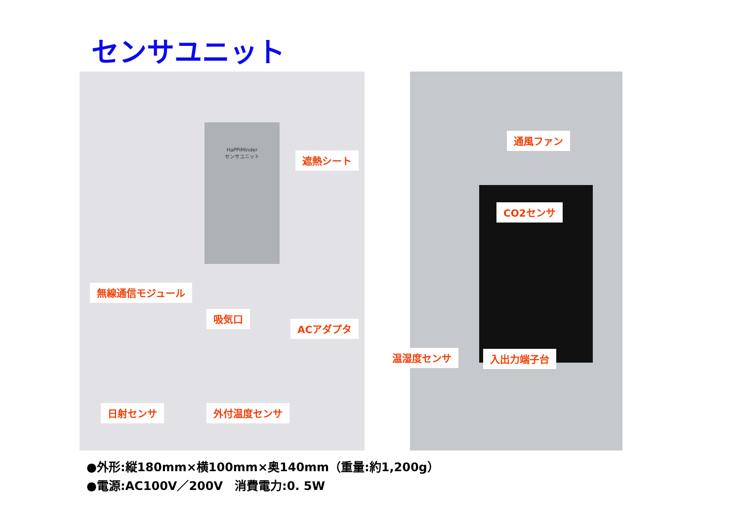センサユニット
HaPPiMinder
センサユニット
遮熱シート
無線通信モジュール
吸気口
ACアダプタ
日射センサ 外付温度センサ
通風ファン
CO2センサ
入出力端子台
温湿度センサ
●外形:縦180mm×横100mm×奥140mm（重量:約1,200g）
●電源:AC100V／200V　消費電力:0. 5W